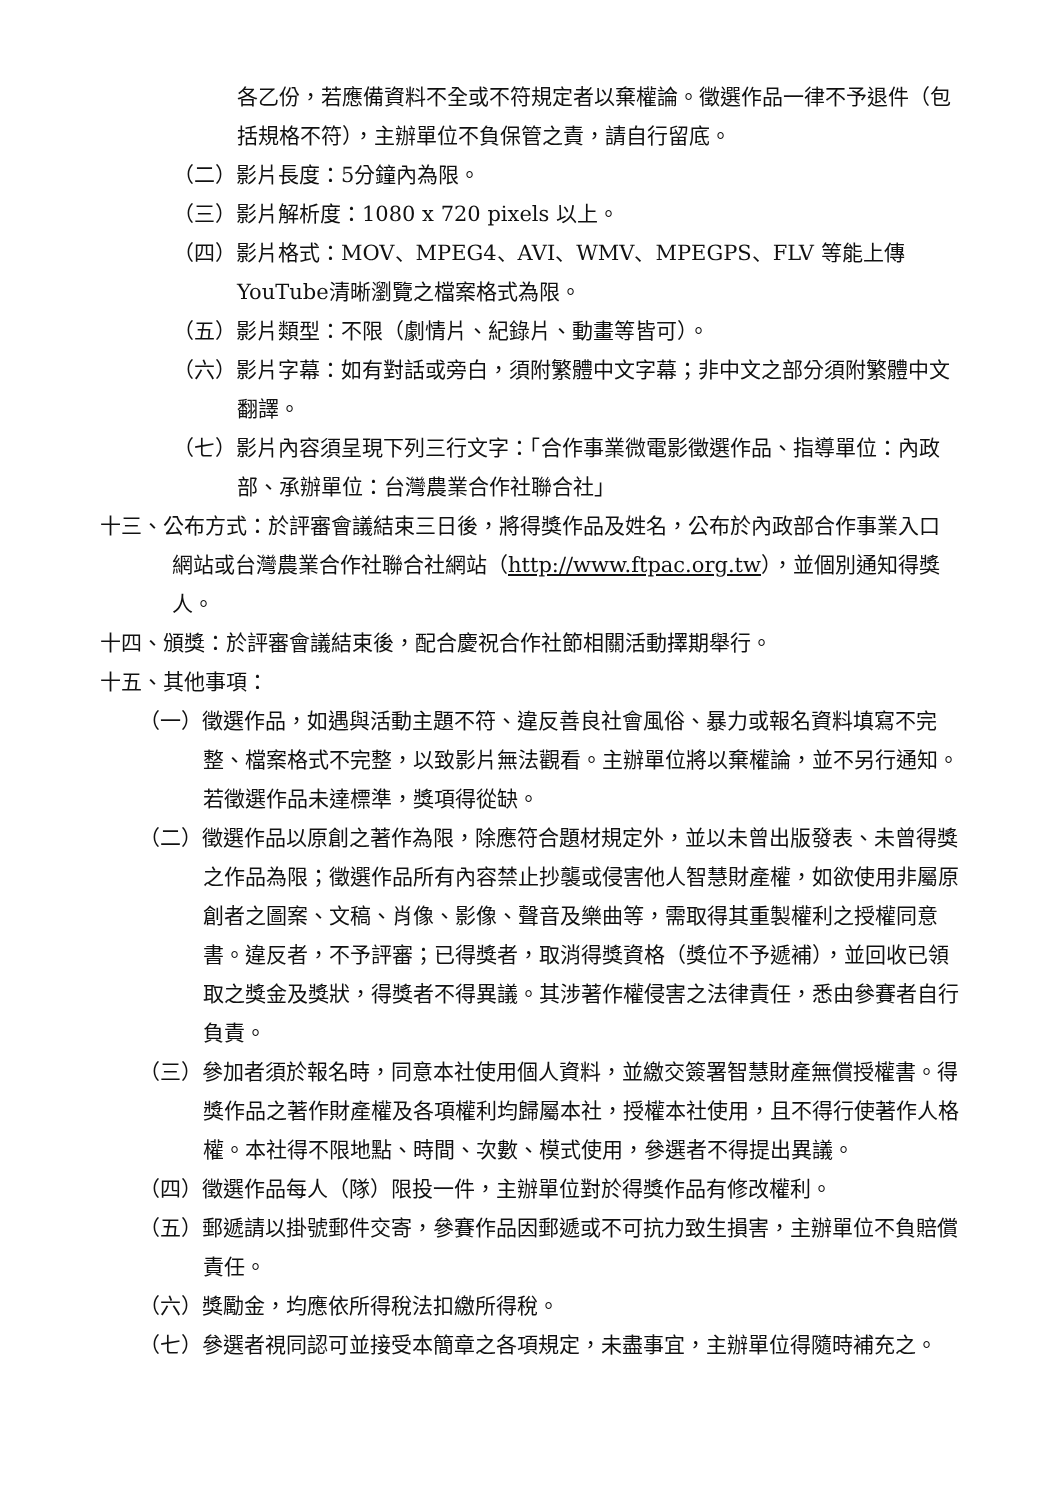各乙份，若應備資料不全或不符規定者以棄權論。徵選作品一律不予退件（包括規格不符），主辦單位不負保管之責，請自行留底。
（二）影片長度：5分鐘內為限。
（三）影片解析度：1080 x 720 pixels 以上。
（四）影片格式：MOV、MPEG4、AVI、WMV、MPEGPS、FLV 等能上傳YouTube清晰瀏覽之檔案格式為限。
（五）影片類型：不限（劇情片、紀錄片、動畫等皆可）。
（六）影片字幕：如有對話或旁白，須附繁體中文字幕；非中文之部分須附繁體中文翻譯。
（七）影片內容須呈現下列三行文字：「合作事業微電影徵選作品、指導單位：內政部、承辦單位：台灣農業合作社聯合社」
十三、公布方式：於評審會議結束三日後，將得獎作品及姓名，公布於內政部合作事業入口網站或台灣農業合作社聯合社網站（http://www.ftpac.org.tw），並個別通知得獎人。
十四、頒獎：於評審會議結束後，配合慶祝合作社節相關活動擇期舉行。
十五、其他事項：
（一）徵選作品，如遇與活動主題不符、違反善良社會風俗、暴力或報名資料填寫不完整、檔案格式不完整，以致影片無法觀看。主辦單位將以棄權論，並不另行通知。若徵選作品未達標準，獎項得從缺。
（二）徵選作品以原創之著作為限，除應符合題材規定外，並以未曾出版發表、未曾得獎之作品為限；徵選作品所有內容禁止抄襲或侵害他人智慧財產權，如欲使用非屬原創者之圖案、文稿、肖像、影像、聲音及樂曲等，需取得其重製權利之授權同意書。違反者，不予評審；已得獎者，取消得獎資格（獎位不予遞補），並回收已領取之獎金及獎狀，得獎者不得異議。其涉著作權侵害之法律責任，悉由參賽者自行負責。
（三）參加者須於報名時，同意本社使用個人資料，並繳交簽署智慧財產無償授權書。得獎作品之著作財產權及各項權利均歸屬本社，授權本社使用，且不得行使著作人格權。本社得不限地點、時間、次數、模式使用，參選者不得提出異議。
（四）徵選作品每人（隊）限投一件，主辦單位對於得獎作品有修改權利。
（五）郵遞請以掛號郵件交寄，參賽作品因郵遞或不可抗力致生損害，主辦單位不負賠償責任。
（六）獎勵金，均應依所得稅法扣繳所得稅。
（七）參選者視同認可並接受本簡章之各項規定，未盡事宜，主辦單位得隨時補充之。